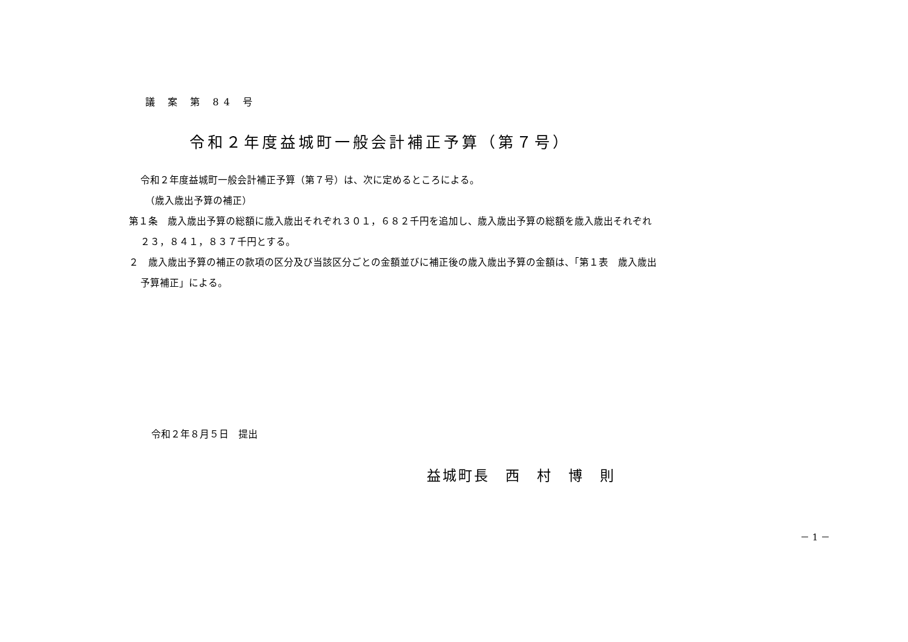議 案 第 84 号
令和２年度益城町一般会計補正予算（第７号）
令和２年度益城町一般会計補正予算（第７号）は、次に定めるところによる。
（歳入歳出予算の補正）
第１条　歳入歳出予算の総額に歳入歳出それぞれ３０１，６８２千円を追加し、歳入歳出予算の総額を歳入歳出それぞれ
２３，８４１，８３７千円とする。
２　歳入歳出予算の補正の款項の区分及び当該区分ごとの金額並びに補正後の歳入歳出予算の金額は、「第１表　歳入歳出
予算補正」による。
令和２年８月５日　提出
益城町長　西　村　博　則
－ 1 －